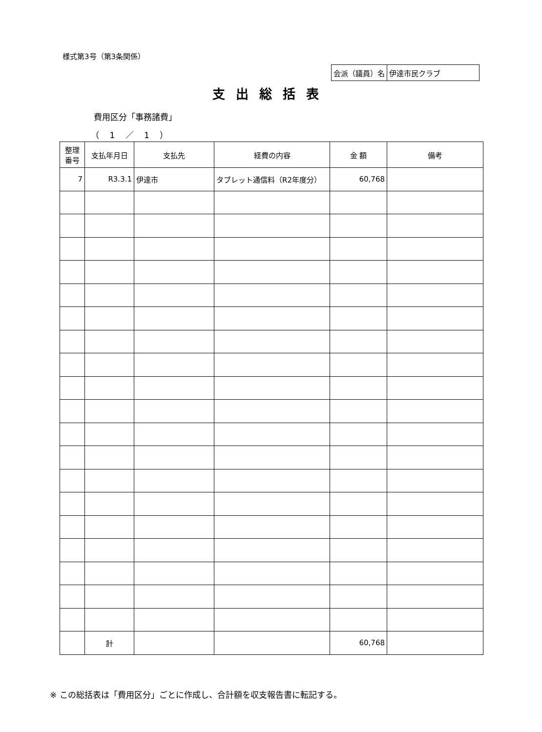様式第3号（第3条関係）
| 会派（議員）名 | 伊達市民クラブ |
支出総括表
費用区分「事務諸費」
（ 1 ／ 1 ）
| 整理 番号 | 支払年月日 | 支払先 | 経費の内容 | 金 額 | 備考 |
| --- | --- | --- | --- | --- | --- |
| 7 | R3.3.1 | 伊達市 | タブレット通信料（R2年度分） | 60,768 | |
| | 計 | | | 60,768 | |
※ この総括表は「費用区分」ごとに作成し、合計額を収支報告書に転記する。